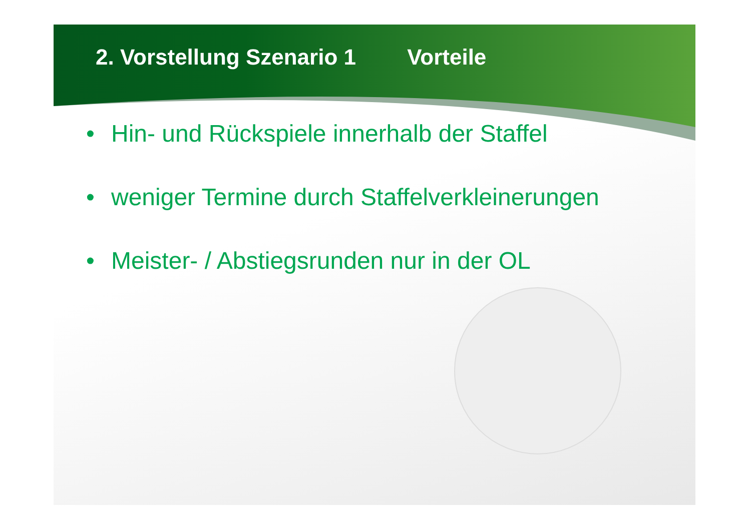2. Vorstellung Szenario 1 Vorteile
• Hin- und Rückspiele innerhalb der Staffel
• weniger Termine durch Staffelverkleinerungen
• Meister- / Abstiegsrunden nur in der OL